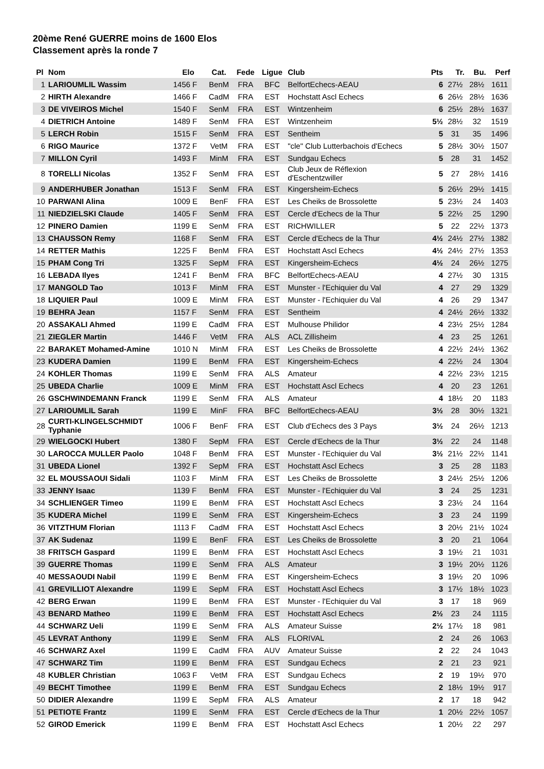20ème René GUERRE moins de 1600 Elos
Classement après la ronde 7
| Pl | Nom | Elo | Cat. | Fede | Ligue | Club | Pts | Tr. | Bu. | Perf |
| --- | --- | --- | --- | --- | --- | --- | --- | --- | --- | --- |
| 1 | LARIOUMLIL Wassim | 1456 F | BenM | FRA | BFC | BelfortEchecs-AEAU | 6 | 27½ | 28½ | 1611 |
| 2 | HIRTH Alexandre | 1466 F | CadM | FRA | EST | Hochstatt Ascl Echecs | 6 | 26½ | 28½ | 1636 |
| 3 | DE VIVEIROS Michel | 1540 F | SenM | FRA | EST | Wintzenheim | 6 | 25½ | 28½ | 1637 |
| 4 | DIETRICH Antoine | 1489 F | SenM | FRA | EST | Wintzenheim | 5½ | 28½ | 32 | 1519 |
| 5 | LERCH Robin | 1515 F | SenM | FRA | EST | Sentheim | 5 | 31 | 35 | 1496 |
| 6 | RIGO Maurice | 1372 F | VetM | FRA | EST | "cle" Club Lutterbachois d'Echecs | 5 | 28½ | 30½ | 1507 |
| 7 | MILLON Cyril | 1493 F | MinM | FRA | EST | Sundgau Echecs | 5 | 28 | 31 | 1452 |
| 8 | TORELLI Nicolas | 1352 F | SenM | FRA | EST | Club Jeux de Réflexion d'Eschentzwiller | 5 | 27 | 28½ | 1416 |
| 9 | ANDERHUBER Jonathan | 1513 F | SenM | FRA | EST | Kingersheim-Echecs | 5 | 26½ | 29½ | 1415 |
| 10 | PARWANI Alina | 1009 E | BenF | FRA | EST | Les Cheiks de Brossolette | 5 | 23½ | 24 | 1403 |
| 11 | NIEDZIELSKI Claude | 1405 F | SenM | FRA | EST | Cercle d'Echecs de la Thur | 5 | 22½ | 25 | 1290 |
| 12 | PINERO Damien | 1199 E | SenM | FRA | EST | RICHWILLER | 5 | 22 | 22½ | 1373 |
| 13 | CHAUSSON Remy | 1168 F | SenM | FRA | EST | Cercle d'Echecs de la Thur | 4½ | 24½ | 27½ | 1382 |
| 14 | RETTER Mathis | 1225 F | BenM | FRA | EST | Hochstatt Ascl Echecs | 4½ | 24½ | 27½ | 1353 |
| 15 | PHAM Cong Tri | 1325 F | SepM | FRA | EST | Kingersheim-Echecs | 4½ | 24 | 26½ | 1275 |
| 16 | LEBADA Ilyes | 1241 F | BenM | FRA | BFC | BelfortEchecs-AEAU | 4 | 27½ | 30 | 1315 |
| 17 | MANGOLD Tao | 1013 F | MinM | FRA | EST | Munster - l'Echiquier du Val | 4 | 27 | 29 | 1329 |
| 18 | LIQUIER Paul | 1009 E | MinM | FRA | EST | Munster - l'Echiquier du Val | 4 | 26 | 29 | 1347 |
| 19 | BEHRA Jean | 1157 F | SenM | FRA | EST | Sentheim | 4 | 24½ | 26½ | 1332 |
| 20 | ASSAKALI Ahmed | 1199 E | CadM | FRA | EST | Mulhouse Philidor | 4 | 23½ | 25½ | 1284 |
| 21 | ZIEGLER Martin | 1446 F | VetM | FRA | ALS | ACL Zillisheim | 4 | 23 | 25 | 1261 |
| 22 | BARAKET Mohamed-Amine | 1010 N | MinM | FRA | EST | Les Cheiks de Brossolette | 4 | 22½ | 24½ | 1362 |
| 23 | KUDERA Damien | 1199 E | BenM | FRA | EST | Kingersheim-Echecs | 4 | 22½ | 24 | 1304 |
| 24 | KOHLER Thomas | 1199 E | SenM | FRA | ALS | Amateur | 4 | 22½ | 23½ | 1215 |
| 25 | UBEDA Charlie | 1009 E | MinM | FRA | EST | Hochstatt Ascl Echecs | 4 | 20 | 23 | 1261 |
| 26 | GSCHWINDEMANN Franck | 1199 E | SenM | FRA | ALS | Amateur | 4 | 18½ | 20 | 1183 |
| 27 | LARIOUMLIL Sarah | 1199 E | MinF | FRA | BFC | BelfortEchecs-AEAU | 3½ | 28 | 30½ | 1321 |
| 28 | CURTI-KLINGELSCHMIDT Typhanie | 1006 F | BenF | FRA | EST | Club d'Echecs des 3 Pays | 3½ | 24 | 26½ | 1213 |
| 29 | WIELGOCKI Hubert | 1380 F | SepM | FRA | EST | Cercle d'Echecs de la Thur | 3½ | 22 | 24 | 1148 |
| 30 | LAROCCA MULLER Paolo | 1048 F | BenM | FRA | EST | Munster - l'Echiquier du Val | 3½ | 21½ | 22½ | 1141 |
| 31 | UBEDA Lionel | 1392 F | SepM | FRA | EST | Hochstatt Ascl Echecs | 3 | 25 | 28 | 1183 |
| 32 | EL MOUSSAOUI Sidali | 1103 F | MinM | FRA | EST | Les Cheiks de Brossolette | 3 | 24½ | 25½ | 1206 |
| 33 | JENNY Isaac | 1139 F | BenM | FRA | EST | Munster - l'Echiquier du Val | 3 | 24 | 25 | 1231 |
| 34 | SCHLIENGER Timeo | 1199 E | BenM | FRA | EST | Hochstatt Ascl Echecs | 3 | 23½ | 24 | 1164 |
| 35 | KUDERA Michel | 1199 E | SenM | FRA | EST | Kingersheim-Echecs | 3 | 23 | 24 | 1199 |
| 36 | VITZTHUM Florian | 1113 F | CadM | FRA | EST | Hochstatt Ascl Echecs | 3 | 20½ | 21½ | 1024 |
| 37 | AK Sudenaz | 1199 E | BenF | FRA | EST | Les Cheiks de Brossolette | 3 | 20 | 21 | 1064 |
| 38 | FRITSCH Gaspard | 1199 E | BenM | FRA | EST | Hochstatt Ascl Echecs | 3 | 19½ | 21 | 1031 |
| 39 | GUERRE Thomas | 1199 E | SenM | FRA | ALS | Amateur | 3 | 19½ | 20½ | 1126 |
| 40 | MESSAOUDI Nabil | 1199 E | BenM | FRA | EST | Kingersheim-Echecs | 3 | 19½ | 20 | 1096 |
| 41 | GREVILLIOT Alexandre | 1199 E | SepM | FRA | EST | Hochstatt Ascl Echecs | 3 | 17½ | 18½ | 1023 |
| 42 | BERG Erwan | 1199 E | BenM | FRA | EST | Munster - l'Echiquier du Val | 3 | 17 | 18 | 969 |
| 43 | BENARD Matheo | 1199 E | BenM | FRA | EST | Hochstatt Ascl Echecs | 2½ | 23 | 24 | 1115 |
| 44 | SCHWARZ Ueli | 1199 E | SenM | FRA | ALS | Amateur Suisse | 2½ | 17½ | 18 | 981 |
| 45 | LEVRAT Anthony | 1199 E | SenM | FRA | ALS | FLORIVAL | 2 | 24 | 26 | 1063 |
| 46 | SCHWARZ Axel | 1199 E | CadM | FRA | AUV | Amateur Suisse | 2 | 22 | 24 | 1043 |
| 47 | SCHWARZ Tim | 1199 E | BenM | FRA | EST | Sundgau Echecs | 2 | 21 | 23 | 921 |
| 48 | KUBLER Christian | 1063 F | VetM | FRA | EST | Sundgau Echecs | 2 | 19 | 19½ | 970 |
| 49 | BECHT Timothee | 1199 E | BenM | FRA | EST | Sundgau Echecs | 2 | 18½ | 19½ | 917 |
| 50 | DIDIER Alexandre | 1199 E | SepM | FRA | ALS | Amateur | 2 | 17 | 18 | 942 |
| 51 | PETIOTE Frantz | 1199 E | SenM | FRA | EST | Cercle d'Echecs de la Thur | 1 | 20½ | 22½ | 1057 |
| 52 | GIROD Emerick | 1199 E | BenM | FRA | EST | Hochstatt Ascl Echecs | 1 | 20½ | 22 | 297 |